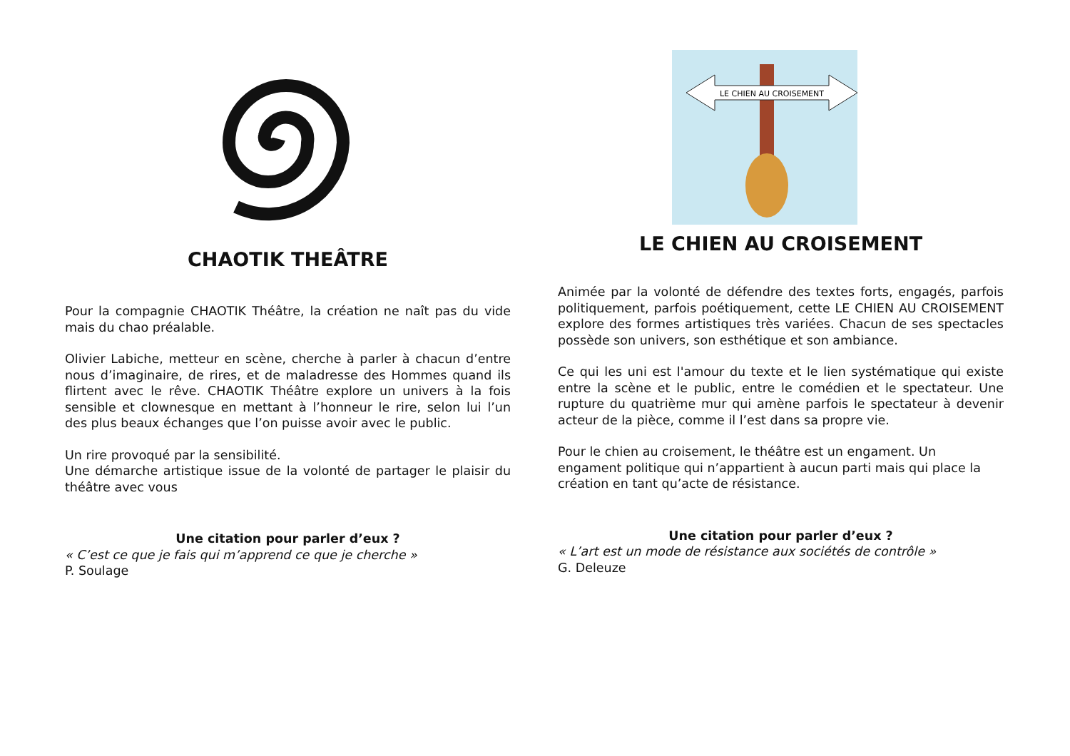CHAOTIK THEÂTRE
Pour la compagnie CHAOTIK Théâtre, la création ne naît pas du vide mais du chao préalable.
Olivier Labiche, metteur en scène, cherche à parler à chacun d’entre nous d’imaginaire, de rires, et de maladresse des Hommes quand ils flirtent avec le rêve. CHAOTIK Théâtre explore un univers à la fois sensible et clownesque en mettant à l’honneur le rire, selon lui l’un des plus beaux échanges que l’on puisse avoir avec le public.
Un rire provoqué par la sensibilité.
Une démarche artistique issue de la volonté de partager le plaisir du théâtre avec vous
Une citation pour parler d’eux ?
« C’est ce que je fais qui m’apprend ce que je cherche »
P. Soulage
LE CHIEN AU CROISEMENT
LE CHIEN AU CROISEMENT
Animée par la volonté de défendre des textes forts, engagés, parfois politiquement, parfois poétiquement, cette LE CHIEN AU CROISEMENT explore des formes artistiques très variées. Chacun de ses spectacles possède son univers, son esthétique et son ambiance.
Ce qui les uni est l'amour du texte et le lien systématique qui existe entre la scène et le public, entre le comédien et le spectateur. Une rupture du quatrième mur qui amène parfois le spectateur à devenir acteur de la pièce, comme il l’est dans sa propre vie.
Pour le chien au croisement, le théâtre est un engament. Un engament politique qui n’appartient à aucun parti mais qui place la création en tant qu’acte de résistance.
Une citation pour parler d’eux ?
« L’art est un mode de résistance aux sociétés de contrôle »
G. Deleuze